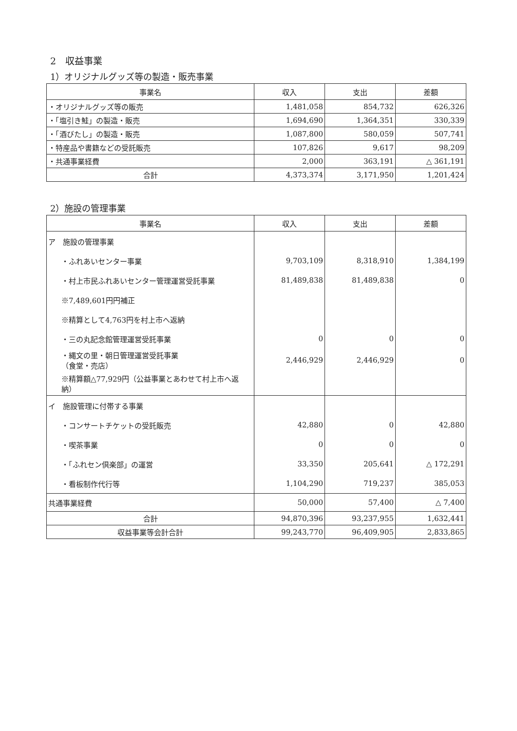2　収益事業
1）オリジナルグッズ等の製造・販売事業
| 事業名 | 収入 | 支出 | 差額 |
| --- | --- | --- | --- |
| ・オリジナルグッズ等の販売 | 1,481,058 | 854,732 | 626,326 |
| ・「塩引き鮭」の製造・販売 | 1,694,690 | 1,364,351 | 330,339 |
| ・「酒びたし」の製造・販売 | 1,087,800 | 580,059 | 507,741 |
| ・特産品や書籍などの受託販売 | 107,826 | 9,617 | 98,209 |
| ・共通事業経費 | 2,000 | 363,191 | △ 361,191 |
| 合計 | 4,373,374 | 3,171,950 | 1,201,424 |
2）施設の管理事業
| 事業名 | 収入 | 支出 | 差額 |
| --- | --- | --- | --- |
| ア 施設の管理事業 | | | |
| ・ふれあいセンター事業 | 9,703,109 | 8,318,910 | 1,384,199 |
| ・村上市民ふれあいセンター管理運営受託事業 | 81,489,838 | 81,489,838 | 0 |
| ※7,489,601円円補正 | | | |
| ※精算として4,763円を村上市へ返納 | | | |
| ・三の丸記念館管理運営受託事業 | 0 | 0 | 0 |
| ・縄文の里・朝日管理運営受託事業 （食堂・売店） | 2,446,929 | 2,446,929 | 0 |
| ※精算額△77,929円（公益事業とあわせて村上市へ返納） | | | |
| イ 施設管理に付帯する事業 | | | |
| ・コンサートチケットの受託販売 | 42,880 | 0 | 42,880 |
| ・喫茶事業 | 0 | 0 | 0 |
| ・「ふれセン倶楽部」の運営 | 33,350 | 205,641 | △ 172,291 |
| ・看板制作代行等 | 1,104,290 | 719,237 | 385,053 |
| 共通事業経費 | 50,000 | 57,400 | △ 7,400 |
| 合計 | 94,870,396 | 93,237,955 | 1,632,441 |
| 収益事業等会計合計 | 99,243,770 | 96,409,905 | 2,833,865 |